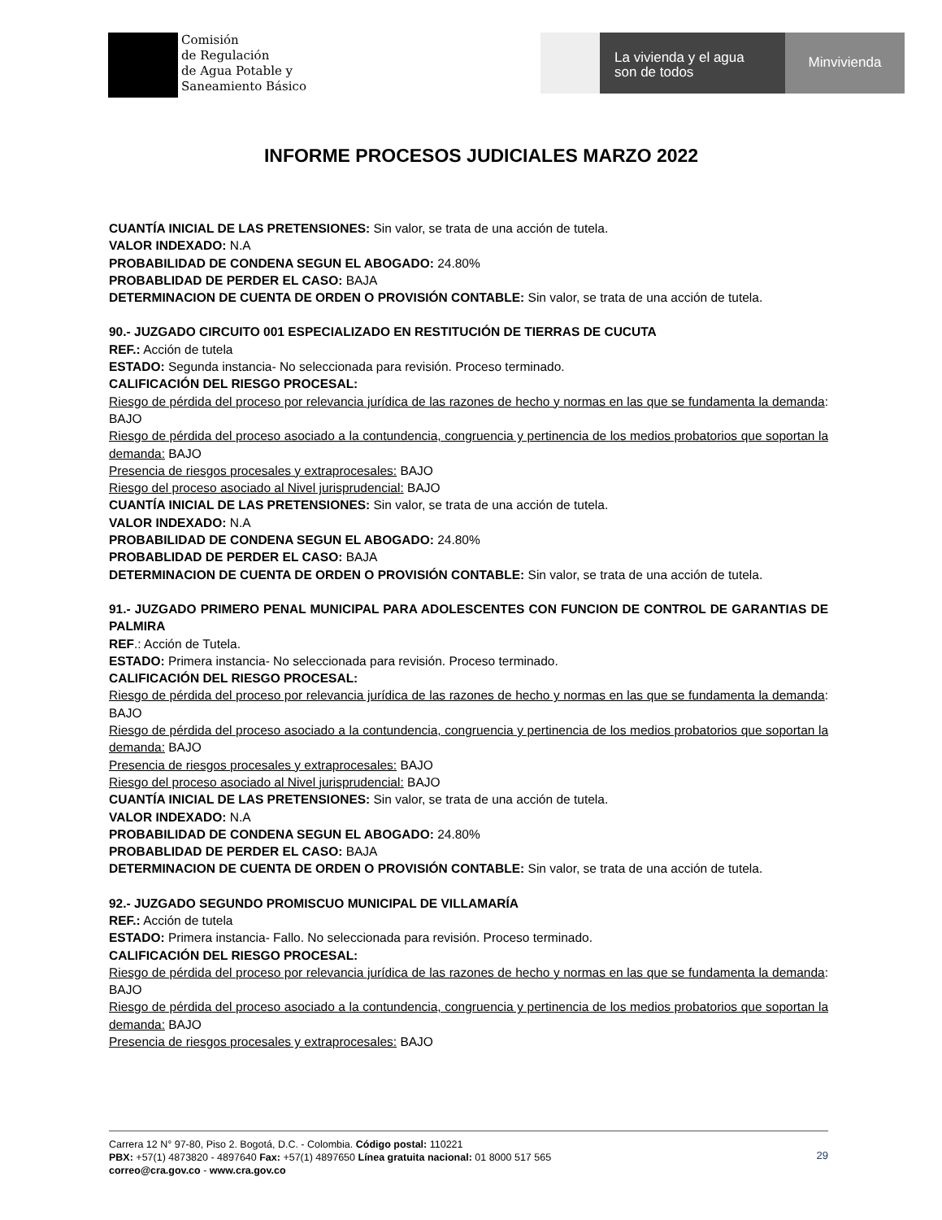Comisión
de Regulación
de Agua Potable y
Saneamiento Básico
La vivienda y el agua
son de todos
Minvivienda
INFORME PROCESOS JUDICIALES MARZO 2022
CUANTÍA INICIAL DE LAS PRETENSIONES: Sin valor, se trata de una acción de tutela.
VALOR INDEXADO: N.A
PROBABILIDAD DE CONDENA SEGUN EL ABOGADO: 24.80%
PROBABLIDAD DE PERDER EL CASO: BAJA
DETERMINACION DE CUENTA DE ORDEN O PROVISIÓN CONTABLE: Sin valor, se trata de una acción de tutela.
90.- JUZGADO CIRCUITO 001 ESPECIALIZADO EN RESTITUCIÓN DE TIERRAS DE CUCUTA
REF.: Acción de tutela
ESTADO: Segunda instancia- No seleccionada para revisión. Proceso terminado.
CALIFICACIÓN DEL RIESGO PROCESAL:
Riesgo de pérdida del proceso por relevancia jurídica de las razones de hecho y normas en las que se fundamenta la demanda: BAJO
Riesgo de pérdida del proceso asociado a la contundencia, congruencia y pertinencia de los medios probatorios que soportan la demanda: BAJO
Presencia de riesgos procesales y extraprocesales: BAJO
Riesgo del proceso asociado al Nivel jurisprudencial: BAJO
CUANTÍA INICIAL DE LAS PRETENSIONES: Sin valor, se trata de una acción de tutela.
VALOR INDEXADO: N.A
PROBABILIDAD DE CONDENA SEGUN EL ABOGADO: 24.80%
PROBABLIDAD DE PERDER EL CASO: BAJA
DETERMINACION DE CUENTA DE ORDEN O PROVISIÓN CONTABLE: Sin valor, se trata de una acción de tutela.
91.- JUZGADO PRIMERO PENAL MUNICIPAL PARA ADOLESCENTES CON FUNCION DE CONTROL DE GARANTIAS DE PALMIRA
REF.: Acción de Tutela.
ESTADO: Primera instancia- No seleccionada para revisión. Proceso terminado.
CALIFICACIÓN DEL RIESGO PROCESAL:
Riesgo de pérdida del proceso por relevancia jurídica de las razones de hecho y normas en las que se fundamenta la demanda: BAJO
Riesgo de pérdida del proceso asociado a la contundencia, congruencia y pertinencia de los medios probatorios que soportan la demanda: BAJO
Presencia de riesgos procesales y extraprocesales: BAJO
Riesgo del proceso asociado al Nivel jurisprudencial: BAJO
CUANTÍA INICIAL DE LAS PRETENSIONES: Sin valor, se trata de una acción de tutela.
VALOR INDEXADO: N.A
PROBABILIDAD DE CONDENA SEGUN EL ABOGADO: 24.80%
PROBABLIDAD DE PERDER EL CASO: BAJA
DETERMINACION DE CUENTA DE ORDEN O PROVISIÓN CONTABLE: Sin valor, se trata de una acción de tutela.
92.- JUZGADO SEGUNDO PROMISCUO MUNICIPAL DE VILLAMARÍA
REF.: Acción de tutela
ESTADO: Primera instancia- Fallo. No seleccionada para revisión. Proceso terminado.
CALIFICACIÓN DEL RIESGO PROCESAL:
Riesgo de pérdida del proceso por relevancia jurídica de las razones de hecho y normas en las que se fundamenta la demanda: BAJO
Riesgo de pérdida del proceso asociado a la contundencia, congruencia y pertinencia de los medios probatorios que soportan la demanda: BAJO
Presencia de riesgos procesales y extraprocesales: BAJO
Carrera 12 N° 97-80, Piso 2. Bogotá, D.C. - Colombia. Código postal: 110221
PBX: +57(1) 4873820 - 4897640 Fax: +57(1) 4897650 Línea gratuita nacional: 01 8000 517 565
correo@cra.gov.co - www.cra.gov.co
29